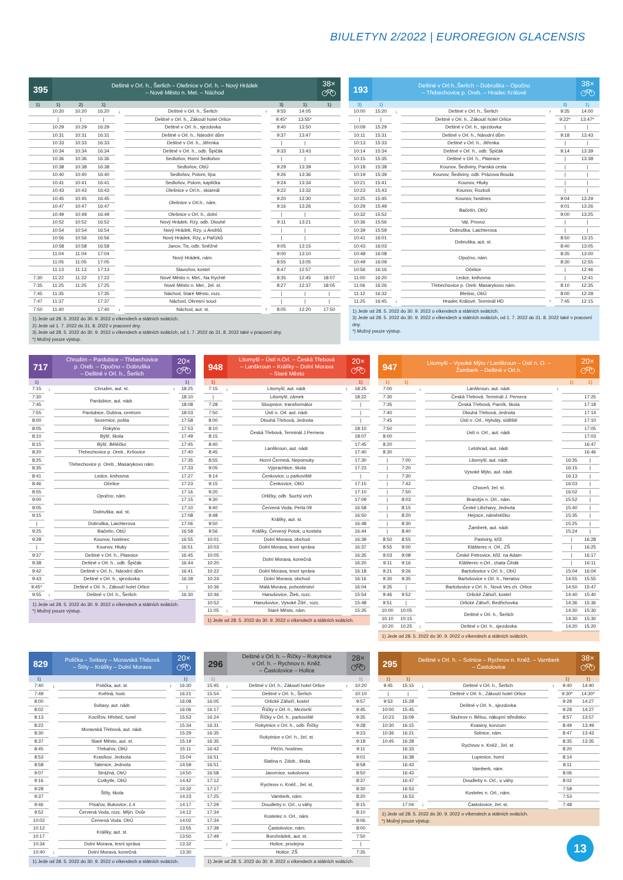BIULETYN 2/2022 | EUROREGION GLACENSIS
395
Deštné v Orl. h., Šerlich – Olešnice v Orl. h. – Nový Hrádek
– Nové Město n. Met. – Náchod
38×
| 1) | 1) | 2) | 1) | | | | 3) | 1) | 1) |
| --- | --- | --- | --- | --- | --- | --- | --- | --- | --- |
| | 10:20 | 10:20 | 16:20 | ↓ | Deštné v Orl. h., Šerlich | ↑ | 9:55 | 14:05 | |
| | / | / | / | | Deštné v Orl. h., Zákoutí hotel Orlice | | 9:45* | 13:55* | |
| | 10:29 | 10:29 | 16:29 | | Deštné v Orl .h., sjezdovka | | 9:40 | 13:50 | |
| | 10:31 | 10:31 | 16:31 | | Deštné v Orl. h., Národní dům | | 9:37 | 13:47 | |
| | 10:33 | 10:33 | 16:33 | | Deštné v Orl. h., Jitřenka | | / | / | |
| | 10:34 | 10:34 | 16:34 | | Deštné v Orl. h., odb. Špičák | | 9:33 | 13:43 | |
| | 10:36 | 10:36 | 16:36 | | Sedloňov, Horní Sedloňov | | / | / | |
| | 10:38 | 10:38 | 16:38 | | Sedloňov, ObÚ | | 9:29 | 13:39 | |
| | 10:40 | 10:40 | 16:40 | | Sedloňov, Polom, lípa | | 9:26 | 13:36 | |
| | 10:41 | 10:41 | 16:41 | | Sedloňov, Polom, kaplička | | 9:24 | 13:34 | |
| | 10:43 | 10:43 | 16:43 | | Olešnice v Orl.h., skiareál | | 9:22 | 13:32 | |
| | 10:45 | 10:45 | 16:45 | | Olešnice v Orl.h., nám. | | 9:20 | 13:30 | |
| | 10:47 | 10:47 | 16:47 | | | | 9:16 | 13:26 | |
| | 10:49 | 10:49 | 16:49 | | Olešnice v Orl. h., dolní | | / | / | |
| | 10:52 | 10:52 | 16:52 | | Nový Hrádek, Rzy, odb. Dlouhé | | 9:11 | 13:21 | |
| | 10:54 | 10:54 | 16:54 | | Nový Hrádek, Rzy, u Andršů | | / | / | |
| | 10:56 | 10:56 | 16:56 | | Nový Hrádek, Rzy, u Pařízků | | / | / | |
| | 10:58 | 10:58 | 16:58 | | Janov, Tis, odb. Sněžné | | 9:05 | 13:15 | |
| | 11:04 | 11:04 | 17:04 | | Nový Hrádek, nám. | | 9:00 | 13:10 | |
| | 11:05 | 11:05 | 17:05 | | | | 8:55 | 13:05 | |
| | 11:13 | 11:13 | 17:13 | | Slavoňov, kostel | | 8:47 | 12:57 | |
| 7:30 | 11:22 | 11:22 | 17:22 | | Nové Město n. Met., Na Rychtě | | 8:35 | 12:45 | 18:07 |
| 7:35 | 11:25 | 11:25 | 17:25 | | Nové Město n. Met., žel. st. | | 8:27 | 12:37 | 18:05 |
| 7:45 | 11:35 | | 17:35 | | Náchod, Staré Město, rozc. | | / | / | / |
| 7:47 | 11:37 | | 17:37 | | Náchod, Okresní soud | | / | / | / |
| 7:50 | 11:40 | | 17:40 | ↓ | Náchod, aut. st. | ↑ | 8:05 | 12:20 | 17:50 |
1) Jede od 28. 5. 2022 do 30. 9. 2022 o víkendech a státních svátcích.
2) Jede od 1. 7. 2022 do 31. 8. 2022 v pracovní dny.
3) Jede od 28. 5. 2022 do 30. 9. 2022 o víkendech a státních svátcích, od 1. 7. 2022 do 31. 8. 2022 také v pracovní dny.
*) Možný pouze výstup.
193
Deštné v Orl.h.,Šerlich – Dobruška – Opočno
– Třebechovice p. Oreb. – Hradec Králové
38×
| 3) | 1) | | | | 3) | 1) |
| --- | --- | --- | --- | --- | --- | --- |
| 10:00 | 15:20 | ↓ | Deštné v Orl. h., Šerlich | ↑ | 9:35 | 14:00 |
| / | / | | Deštné v Orl. h., Zákoutí hotel Orlice | | 9:22* | 13:47* |
| 10:09 | 15:29 | | Deštné v Orl. h., sjezdovka | | / | / |
| 10:11 | 15:31 | | Deštné v Orl. h., Národní dům | | 9:18 | 13:43 |
| 10:13 | 15:33 | | Deštné v Orl. h., Jitřenka | | / | / |
| 10:14 | 15:34 | | Deštné v Orl. h., odb. Špičák | | 9:14 | 13:39 |
| 10:15 | 15:35 | | Deštné v Orl. h., Plasnice | | / | 13:38 |
| 10:18 | 15:38 | | Kounov, Šediviny, Panská cesta | | / | / |
| 10:19 | 15:39 | | Kounov, Šediviny, odb. Prázova Bouda | | / | / |
| 10:21 | 15:41 | | Kounov, Hluky | | / | / |
| 10:23 | 15:43 | | Kounov, Rozkoš | | / | / |
| 10:25 | 15:45 | | Kounov, hostinec | | 9:04 | 13:29 |
| 10:29 | 15:49 | | Bačetín, ObÚ | | 9:01 | 13:26 |
| 10:32 | 15:52 | | | | 9:00 | 13:25 |
| 10:36 | 15:56 | | Val, Provoz | | / | / |
| 10:39 | 15:59 | | Dobruška, Laichterova | | / | / |
| 10:41 | 16:01 | | Dobruška, aut. st. | | 8:50 | 13:15 |
| 10:43 | 16:03 | | | | 8:40 | 13:05 |
| 10:48 | 16:08 | | Opočno, nám. | | 8:35 | 13:00 |
| 10:49 | 16:09 | | | | 8:30 | 12:55 |
| 10:56 | 16:16 | | Očelice | | / | 12:46 |
| 11:00 | 16:20 | | Ledce, knihovna | | / | 12:41 |
| 11:06 | 16:26 | | Třebechovice p. Oreb. Masarykovo nám. | | 8:10 | 12:35 |
| 11:12 | 16:32 | | Blešno, ObÚ | | 8:00 | 12:28 |
| 11:25 | 16:45 | ↓ | Hradec Králové, Terminál HD | ↑ | 7:45 | 12:15 |
1) Jede od 28. 5. 2022 do 30. 9. 2022 o víkendech a státních svátcích.
3) Jede od 28. 5. 2022 do 30. 9. 2022 o víkendech a státních svátcích, od 1. 7. 2022 do 31. 8. 2022 také v pracovní dny.
*) Možný pouze výstup.
717
Chrudim – Pardubice – Třebechovice
p. Oreb. – Opočno – Dobruška
– Deštné v Orl. h., Šerlich
20×
| 1) | | | | 1) |
| --- | --- | --- | --- | --- |
| 7:15 | ↓ | Chrudim, aut. st. | ↑ | 18:25 |
| 7:30 | | Pardubice, aut. nádr. | | 18:10 |
| 7:45 | | | | 18:08 |
| 7:55 | | Pardubice, Dubina, centrum | | 18:03 |
| 8:00 | | Sezemice, pošta | | 17:58 |
| 8:05 | | Rokytno | | 17:53 |
| 8:10 | | Býšť, škola | | 17:49 |
| 8:15 | | Býšť, Běléčko | | 17:45 |
| 8:20 | | Třebechovice p. Oreb., Krňovice | | 17:40 |
| 8:25 | | Třebechovice p. Oreb., Masarykovo nám. | | 17:35 |
| 8:35 | | | | 17:33 |
| 8:41 | | Ledce, knihovna | | 17:27 |
| 8:46 | | Očelice | | 17:23 |
| 8:55 | | Opočno, nám. | | 17:16 |
| 9:00 | | | | 17:15 |
| 9:05 | | Dobruška, aut. st. | | 17:10 |
| 9:15 | | | | 17:08 |
| / | | Dobruška, Laichterova | | 17:06 |
| 9:25 | | Bačetín, ObÚ | | 16:58 |
| 9:28 | | Kounov, hostinec | | 16:55 |
| / | | Kounov, Hluky | | 16:51 |
| 9:37 | | Deštné v Orl. h., Plasnice | | 16:45 |
| 9:38 | | Deštné v Orl. h., odb. Špičák | | 16:44 |
| 9:42 | | Deštné v Orl. h., Národní dům | | 16:41 |
| 9:43 | | Deštné v Orl. h., sjezdovka | | 16:39 |
| 9:45* | | Deštné v Orl. h., Zákoutí hotel Orlice | | / |
| 9:55 | ↓ | Deštné v Orl. h., Šerlich | | 16:30 |
1) Jede od 28. 5. 2022 do 30. 9. 2022 o víkendech a státních svátcích.
*) Možný pouze výstup.
948
Litomyšl – Ústí n.Orl. – Česká Třebová
– Lanškroun – Králíky – Dolní Morava
– Staré Město
20×
| 1) | | | | 1) |
| --- | --- | --- | --- | --- |
| 7:15 | ↓ | Litomyšl, aut. nádr. | ↑ | 18:25 |
| / | | Litomyšl, zámek | | 18:22 |
| 7:28 | | Sloupnice, transformátor | | / |
| 7:50 | | Ústí n. Orl. aut. nádr. | | / |
| 8:00 | | Dlouhá Třebová, Jednota | | / |
| 8:10 | | Česká Třebová, Terminál J.Pernera | | 18:10 |
| 8:15 | | | | 18:07 |
| 8:40 | | Lanškroun, aut. nádr. | | 17:45 |
| 8:45 | | | | 17:40 |
| 8:55 | | Horní Čermná, Nepomuky | | 17:30 |
| 9:05 | | Výprachtice, škola | | 17:23 |
| 9:14 | | Čenkovice, u parkoviště | | / |
| 9:15 | | Čenkovice, ObÚ | | 17:15 |
| 9:20 | | Orličky, odb. Suchý vrch | | 17:10 |
| 9:30 | | | | 17:09 |
| 9:40 | | Červená Voda, Perla 09 | | 16:58 |
| 9:48 | | Králíky, aut. st. | | 16:50 |
| 9:50 | | | | 16:48 |
| 9:56 | | Králíky, Červený Potok, u kostela | | 16:44 |
| 10:01 | | Dolní Morava, obchod | | 16:39 |
| 10:03 | | Dolní Morava, lesní správa | | 16:37 |
| 10:05 | | Dolní Morava, konečná | | 16:35 |
| 10:20 | | | | 16:20 |
| 10:22 | | Dolní Morava, lesní správa | | 16:18 |
| 10:24 | | Dolní Morava, obchod | | 16:16 |
| 10:36 | | Malá Morava, pohostinství | | 16:04 |
| 10:46 | | Hanušovice, Žleb, rozc. | | 15:54 |
| 10:52 | | Hanušovice, Vysoké Žibř., rozc. | | 15:48 |
| 11:05 | ↓ | Staré Město, nám. | | 15:35 |
1) Jede od 28. 5. 2022 do 30. 9. 2022 o víkendech a státních svátcích.
947
Litomyšl – Vysoké Mýto / Lanškroun – Ústí n. O. –
Žamberk – Deštné v Orl.h.
20×
| 1) | 1) | | | | 1) | 1) |
| --- | --- | --- | --- | --- | --- | --- |
| 7:00 | | ↓ | Lanškroun, aut. nádr. | ↑ | | |
| 7:30 | | | Česká Třebová, Terminál J. Pernera | | | 17:25 |
| 7:35 | | | Česká Třebová, Parník, škola | | | 17:18 |
| 7:40 | | | Dlouhá Třebová, Jednota | | | 17:14 |
| 7:45 | | | Ústí n .Orl., Hylváty, sídliště | | | 17:10 |
| 7:50 | | | Ústí n. Orl., aut. nádr. | | | 17:05 |
| 8:00 | | | | | | 17:03 |
| 8:20 | | | Letohrad, aut. nádr. | | | 16:47 |
| 8:30 | | | | | | 16:46 |
| / | 7:00 | | Litomyšl, aut. nádr. | | 16:35 | / |
| / | 7:20 | | Vysoké Mýto, aut. nádr. | | 16:15 | / |
| / | 7:30 | | | | 16:13 | / |
| / | 7:42 | | Choceň, žel. st. | | 16:03 | / |
| / | 7:50 | | | | 16:02 | / |
| / | 8:03 | | Brandýs n. Orl., nám. | | 15:52 | / |
| / | 8:15 | | České Libchavy, Jednota | | 15:40 | / |
| / | 8:20 | | Hejnice, náměstíčko | | 15:35 | / |
| / | 8:30 | | Žamberk, aut. nádr. | | 15:25 | / |
| / | 8:40 | | | | 15:24 | / |
| 8:50 | 8:55 | | Pastviny, kříž. | | / | 16:28 |
| 8:55 | 9:00 | | Klášterec n. Orl., ZŠ | | / | 16:25 |
| 9:03 | 9:08 | | České Petrovice, křiž. na Adam | | / | 16:17 |
| 9:11 | 9:16 | | Klášterec n.Orl., chata Čihák | | / | 16:11 |
| 9:21 | 9:26 | | Bartošovice v Orl. h., ObÚ | | 15:04 | 16:04 |
| 9:30 | 9:35 | | Bartošovice v Orl. h., Neratov | | 14:55 | 15:55 |
| 9:35 | / | | Bartošovice v Orl. h., Nová Ves ch. Orlice | | 14:50 | 15:47 |
| 9:46 | 9:52 | | Orlické Záhoří, kostel | | 14:40 | 15:40 |
| 9:51 | / | | Orlické Záhoří, Bedřichovka | | 14:36 | 15:36 |
| 10:00 | 10:05 | | Deštné v Orl. h., Šerlich | | 14:30 | 15:30 |
| 10:10 | 10:15 | | | | 14:30 | 15:30 |
| 10:20 | 10:25 | ↓ | Deštné v Orl. h., sjezdovka | | 14:20 | 15:20 |
1) Jede od 28. 5. 2022 do 30. 9. 2022 o víkendech a státních svátcích.
829
Polička – Svitavy – Moravská Třebová
– Štíty – Králíky – Dolní Morava
20×
| 1) | | | | 1) |
| --- | --- | --- | --- | --- |
| 7:40 | ↓ | Polička, aut. st. | ↑ | 16:30 |
| 7:49 | | Květná, host. | | 16:21 |
| 8:00 | | Svitavy, aut. nádr. | | 16:08 |
| 8:02 | | | | 16:06 |
| 8:13 | | Koclířov, Hřebeč, tunel | | 15:53 |
| 8:22 | | Moravská Třebová, aut. nádr. | | 15:34 |
| 8:30 | | | | 15:29 |
| 8:37 | | Staré Město, aut. st. | | 15:19 |
| 8:45 | | Třebařov, ObÚ | | 15:11 |
| 8:53 | | Krasíkov, Jednota | | 15:04 |
| 8:58 | | Tatenice, Jednota | | 14:59 |
| 9:07 | | Strážná, ObÚ | | 14:50 |
| 9:16 | | Cotkytle, ObÚ | | 14:42 |
| 9:28 | | Štíty, škola | | 14:32 |
| 9:37 | | | | 14:23 |
| 9:46 | | Písařov, Bukovice, č.4 | | 14:17 |
| 9:52 | | Červená Voda, rozc. Mlýn. Dvůr | | 14:12 |
| 10:02 | | Červená Voda, ObÚ | | 14:02 |
| 10:12 | | Králíky, aut. st. | | 13:55 |
| 10:17 | | | | 13:50 |
| 10:34 | | Dolní Morava, lesní správa | | 13:32 |
| 10:40 | ↓ | Dolní Morava, konečná | | 13:30 |
1) Jede od 28. 5. 2022 do 30. 9. 2022 o víkendech a státních svátcích.
296
Deštné v Orl. h. – Říčky – Rokytnice
v Orl. h. – Rychnov n. Kněž.
– Častolovice – Holice
28×
| 1) | | | | 1) |
| --- | --- | --- | --- | --- |
| 15:45 | ↓ | Deštné v Orl. h., Zákoutí hotel Orlice | ↑ | 10:20 |
| 15:54 | | Deštné v Orl. h., Šerlich | | 10:10 |
| 16:05 | | Orlické Záhoří, kostel | | 9:57 |
| 16:17 | | Říčky v Orl. h., Mezivrší | | 9:45 |
| 16:24 | | Říčky v Orl. h., parkoviště | | 9:35 |
| 16:31 | | Rokytnice v Orl. h., odb. Říčky | | 9:28 |
| 16:35 | | Rokytnice v Orl. h., žel. st. | | 9:23 |
| 16:35 | | | | 9:18 |
| 16:42 | | Pěčín, hostinec | | 9:11 |
| 16:51 | | Slatina n. Zdob., škola | | 9:01 |
| 16:51 | | | | 8:58 |
| 16:58 | | Javornice, sokolovna | | 8:50 |
| 17:12 | | Rychnov n. Kněž., žel. st. | | 8:37 |
| 17:17 | | | | 8:30 |
| 17:25 | | Vamberk, nám. | | 8:20 |
| 17:29 | | Doudleby n. Orl., u váhy | | 8:15 |
| 17:34 | | Kostelec n. Orl., nám. | | 8:10 |
| 17:34 | | | | 8:06 |
| 17:39 | | Častolovice, nám. | | 8:00 |
| 17:49 | | Borohrádek, aut. st. | | 7:50 |
| | ↓ | Holice, prodejna | | / |
| | | Holice, ZŠ | | 7:35 |
1) Jede od 28. 5. 2022 do 30. 9. 2022 o víkendech a státních svátcích.
295
Deštné v Orl. h. – Solnice – Rychnov n. Kněž. – Vamberk
– Častolovice
38×
| 1) | 1) | | | | 1) | 1) |
| --- | --- | --- | --- | --- | --- | --- |
| 9:45 | 15:15 | ↓ | Deštné v Orl. h., Šerlich | ↑ | 9:40 | 14:40 |
| / | / | | Deštné v Orl. h., Zákoutí hotel Orlice | | 9:30* | 14:30* |
| 9:53 | 15:28 | | Deštné v Orl. h., sjezdovka | | 9:28 | 14:27 |
| 10:00 | 15:45 | | | | 9:28 | 14:27 |
| 10:23 | 16:09 | | Skuhrov n. Bělou, nákupní středisko | | 8:57 | 13:57 |
| 10:30 | 16:15 | | Kvasiny, konzum | | 8:49 | 13:49 |
| 10:36 | 16:21 | | Solnice, nám. | | 8:47 | 13:43 |
| 10:45 | 16:28 | | Rychnov n. Kněž., žel. st. | | 8:35 | 13:35 |
| | 16:33 | | | | 8:20 | |
| | 16:38 | | Lupenice, horní | | 8:14 | |
| | 16:43 | | Vamberk, nám. | | 8:11 | |
| | 16:43 | | | | 8:06 | |
| | 16:47 | | Doudleby n. Orl., u váhy | | 8:02 | |
| | 16:53 | | Kostelec n. Orl., nám. | | 7:58 | |
| | 16:53 | | | | 7:53 | |
| | 17:04 | ↓ | Častolovice, žel. st. | | 7:48 | |
1) Jede od 28. 5. 2022 do 30. 9. 2022 o víkendech a státních svátcích.
*) Možný pouze výstup.
13